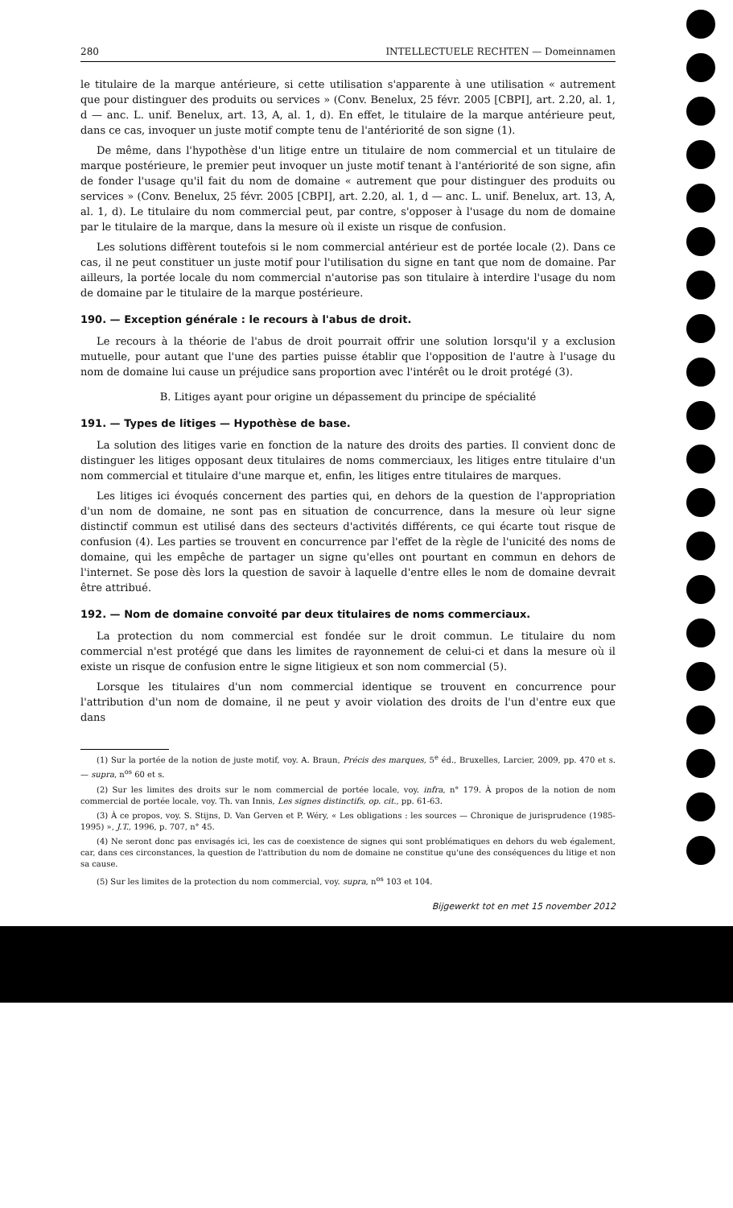280 INTELLECTUELE RECHTEN — Domeinnamen
le titulaire de la marque antérieure, si cette utilisation s'apparente à une utilisation « autrement que pour distinguer des produits ou services » (Conv. Benelux, 25 févr. 2005 [CBPI], art. 2.20, al. 1, d — anc. L. unif. Benelux, art. 13, A, al. 1, d). En effet, le titulaire de la marque antérieure peut, dans ce cas, invoquer un juste motif compte tenu de l'antériorité de son signe (1).
De même, dans l'hypothèse d'un litige entre un titulaire de nom commercial et un titulaire de marque postérieure, le premier peut invoquer un juste motif tenant à l'antériorité de son signe, afin de fonder l'usage qu'il fait du nom de domaine « autrement que pour distinguer des produits ou services » (Conv. Benelux, 25 févr. 2005 [CBPI], art. 2.20, al. 1, d — anc. L. unif. Benelux, art. 13, A, al. 1, d). Le titulaire du nom commercial peut, par contre, s'opposer à l'usage du nom de domaine par le titulaire de la marque, dans la mesure où il existe un risque de confusion.
Les solutions diffèrent toutefois si le nom commercial antérieur est de portée locale (2). Dans ce cas, il ne peut constituer un juste motif pour l'utilisation du signe en tant que nom de domaine. Par ailleurs, la portée locale du nom commercial n'autorise pas son titulaire à interdire l'usage du nom de domaine par le titulaire de la marque postérieure.
190. — Exception générale : le recours à l'abus de droit.
Le recours à la théorie de l'abus de droit pourrait offrir une solution lorsqu'il y a exclusion mutuelle, pour autant que l'une des parties puisse établir que l'opposition de l'autre à l'usage du nom de domaine lui cause un préjudice sans proportion avec l'intérêt ou le droit protégé (3).
B. Litiges ayant pour origine un dépassement du principe de spécialité
191. — Types de litiges — Hypothèse de base.
La solution des litiges varie en fonction de la nature des droits des parties. Il convient donc de distinguer les litiges opposant deux titulaires de noms commerciaux, les litiges entre titulaire d'un nom commercial et titulaire d'une marque et, enfin, les litiges entre titulaires de marques.
Les litiges ici évoqués concernent des parties qui, en dehors de la question de l'appropriation d'un nom de domaine, ne sont pas en situation de concurrence, dans la mesure où leur signe distinctif commun est utilisé dans des secteurs d'activités différents, ce qui écarte tout risque de confusion (4). Les parties se trouvent en concurrence par l'effet de la règle de l'unicité des noms de domaine, qui les empêche de partager un signe qu'elles ont pourtant en commun en dehors de l'internet. Se pose dès lors la question de savoir à laquelle d'entre elles le nom de domaine devrait être attribué.
192. — Nom de domaine convoité par deux titulaires de noms commerciaux.
La protection du nom commercial est fondée sur le droit commun. Le titulaire du nom commercial n'est protégé que dans les limites de rayonnement de celui-ci et dans la mesure où il existe un risque de confusion entre le signe litigieux et son nom commercial (5).
Lorsque les titulaires d'un nom commercial identique se trouvent en concurrence pour l'attribution d'un nom de domaine, il ne peut y avoir violation des droits de l'un d'entre eux que dans
(1) Sur la portée de la notion de juste motif, voy. A. Braun, Précis des marques, 5<sup>e</sup> éd., Bruxelles, Larcier, 2009, pp. 470 et s. — supra, n<sup>os</sup> 60 et s.
(2) Sur les limites des droits sur le nom commercial de portée locale, voy. infra, n° 179. À propos de la notion de nom commercial de portée locale, voy. Th. van Innis, Les signes distinctifs, op. cit., pp. 61-63.
(3) À ce propos, voy. S. Stijns, D. Van Gerven et P. Wéry, « Les obligations : les sources — Chronique de jurisprudence (1985-1995) », J.T., 1996, p. 707, n° 45.
(4) Ne seront donc pas envisagés ici, les cas de coexistence de signes qui sont problématiques en dehors du web également, car, dans ces circonstances, la question de l'attribution du nom de domaine ne constitue qu'une des conséquences du litige et non sa cause.
(5) Sur les limites de la protection du nom commercial, voy. supra, n<sup>os</sup> 103 et 104.
Bijgewerkt tot en met 15 november 2012